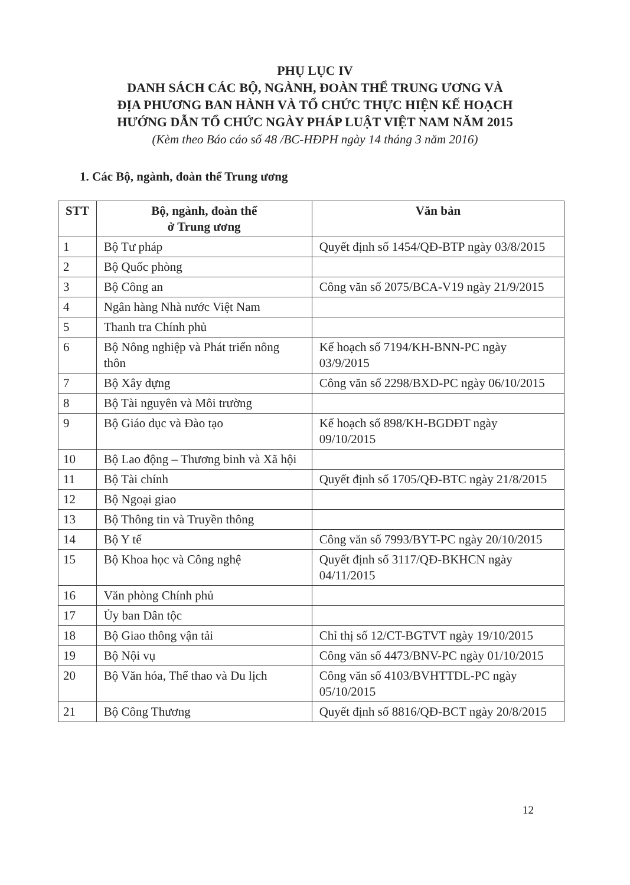PHỤ LỤC IV
DANH SÁCH CÁC BỘ, NGÀNH, ĐOÀN THỂ TRUNG ƯƠNG VÀ
ĐỊA PHƯƠNG BAN HÀNH VÀ TỔ CHỨC THỰC HIỆN KẾ HOẠCH
HƯỚNG DẪN TỔ CHỨC NGÀY PHÁP LUẬT VIỆT NAM NĂM 2015
(Kèm theo Báo cáo số 48 /BC-HĐPH ngày 14 tháng 3 năm 2016)
1. Các Bộ, ngành, đoàn thể Trung ương
| STT | Bộ, ngành, đoàn thể ở Trung ương | Văn bản |
| --- | --- | --- |
| 1 | Bộ Tư pháp | Quyết định số 1454/QĐ-BTP ngày 03/8/2015 |
| 2 | Bộ Quốc phòng | |
| 3 | Bộ Công an | Công văn số 2075/BCA-V19 ngày 21/9/2015 |
| 4 | Ngân hàng Nhà nước Việt Nam | |
| 5 | Thanh tra Chính phủ | |
| 6 | Bộ Nông nghiệp và Phát triển nông thôn | Kế hoạch số 7194/KH-BNN-PC ngày 03/9/2015 |
| 7 | Bộ Xây dựng | Công văn số 2298/BXD-PC ngày 06/10/2015 |
| 8 | Bộ Tài nguyên và Môi trường | |
| 9 | Bộ Giáo dục và Đào tạo | Kế hoạch số 898/KH-BGDĐT ngày 09/10/2015 |
| 10 | Bộ Lao động – Thương binh và Xã hội | |
| 11 | Bộ Tài chính | Quyết định số 1705/QĐ-BTC ngày 21/8/2015 |
| 12 | Bộ Ngoại giao | |
| 13 | Bộ Thông tin và Truyền thông | |
| 14 | Bộ Y tế | Công văn số 7993/BYT-PC ngày 20/10/2015 |
| 15 | Bộ Khoa học và Công nghệ | Quyết định số 3117/QĐ-BKHCN ngày 04/11/2015 |
| 16 | Văn phòng Chính phủ | |
| 17 | Ủy ban Dân tộc | |
| 18 | Bộ Giao thông vận tải | Chỉ thị số 12/CT-BGTVT ngày 19/10/2015 |
| 19 | Bộ Nội vụ | Công văn số 4473/BNV-PC ngày 01/10/2015 |
| 20 | Bộ Văn hóa, Thể thao và Du lịch | Công văn số 4103/BVHTTDL-PC ngày 05/10/2015 |
| 21 | Bộ Công Thương | Quyết định số 8816/QĐ-BCT ngày 20/8/2015 |
12